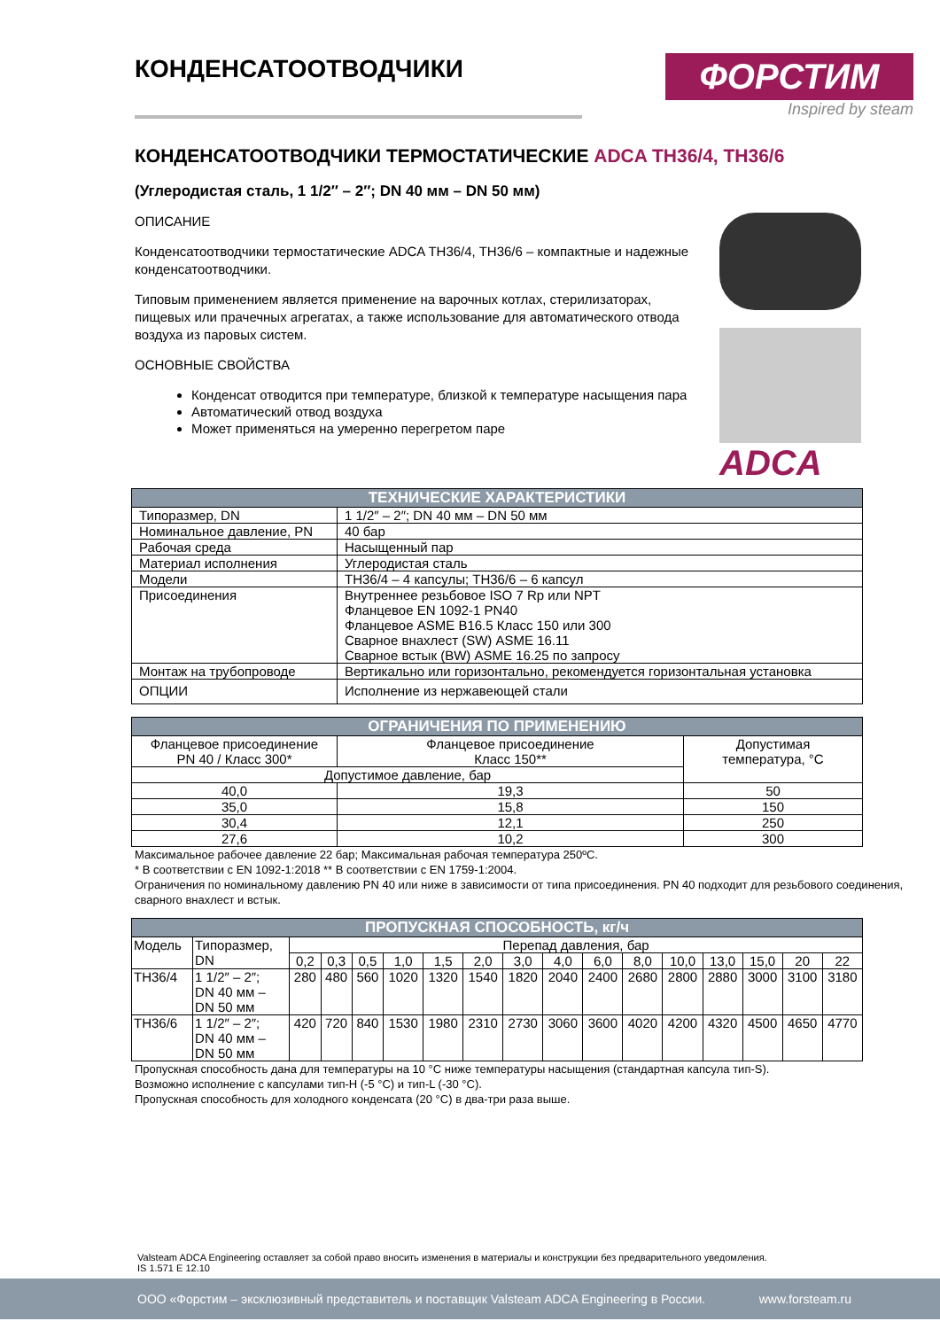КОНДЕНСАТООТВОДЧИКИ
ФОРСТИМ
Inspired by steam
КОНДЕНСАТООТВОДЧИКИ ТЕРМОСТАТИЧЕСКИЕ ADCA TH36/4, TH36/6
(Углеродистая сталь, 1 1/2″ – 2″; DN 40 мм – DN 50 мм)
ОПИСАНИЕ
Конденсатоотводчики термостатические ADCA TH36/4, TH36/6 – компактные и надежные конденсатоотводчики.
Типовым применением является применение на варочных котлах, стерилизаторах, пищевых или прачечных агрегатах, а также использование для автоматического отвода воздуха из паровых систем.
ОСНОВНЫЕ СВОЙСТВА
Конденсат отводится при температуре, близкой к температуре насыщения пара
Автоматический отвод воздуха
Может применяться на умеренно перегретом паре
ADCA
| ТЕХНИЧЕСКИЕ ХАРАКТЕРИСТИКИ | |
| --- | --- |
| Типоразмер, DN | 1 1/2″ – 2″; DN 40 мм – DN 50 мм |
| Номинальное давление, PN | 40 бар |
| Рабочая среда | Насыщенный пар |
| Материал исполнения | Углеродистая сталь |
| Модели | TH36/4 – 4 капсулы; TH36/6 – 6 капсул |
| Присоединения | Внутреннее резьбовое ISO 7 Rp или NPT Фланцевое EN 1092-1 PN40 Фланцевое ASME B16.5 Класс 150 или 300 Сварное внахлест (SW) ASME 16.11 Сварное встык (BW) ASME 16.25 по запросу |
| Монтаж на трубопроводе | Вертикально или горизонтально, рекомендуется горизонтальная установка |
| ОПЦИИ | Исполнение из нержавеющей стали |
| ОГРАНИЧЕНИЯ ПО ПРИМЕНЕНИЮ | | |
| --- | --- | --- |
| Фланцевое присоединение PN 40 / Класс 300* | Фланцевое присоединение Класс 150** | Допустимая температура, °С |
| Допустимое давление, бар | | |
| 40,0 | 19,3 | 50 |
| 35,0 | 15,8 | 150 |
| 30,4 | 12,1 | 250 |
| 27,6 | 10,2 | 300 |
Максимальное рабочее давление 22 бар; Максимальная рабочая температура 250ºС.
* В соответствии с EN 1092-1:2018 ** В соответствии с EN 1759-1:2004.
Ограничения по номинальному давлению PN 40 или ниже в зависимости от типа присоединения. PN 40 подходит для резьбового соединения, сварного внахлест и встык.
| ПРОПУСКНАЯ СПОСОБНОСТЬ, кг/ч | | | | | | | | | | | | | | | | |
| --- | --- | --- | --- | --- | --- | --- | --- | --- | --- | --- | --- | --- | --- | --- | --- | --- |
| Модель | Типоразмер, DN | Перепад давления, бар | | | | | | | | | | | | | | |
| | | 0,2 | 0,3 | 0,5 | 1,0 | 1,5 | 2,0 | 3,0 | 4,0 | 6,0 | 8,0 | 10,0 | 13,0 | 15,0 | 20 | 22 |
| TH36/4 | 1 1/2″ – 2″; DN 40 мм – DN 50 мм | 280 | 480 | 560 | 1020 | 1320 | 1540 | 1820 | 2040 | 2400 | 2680 | 2800 | 2880 | 3000 | 3100 | 3180 |
| TH36/6 | 1 1/2″ – 2″; DN 40 мм – DN 50 мм | 420 | 720 | 840 | 1530 | 1980 | 2310 | 2730 | 3060 | 3600 | 4020 | 4200 | 4320 | 4500 | 4650 | 4770 |
Пропускная способность дана для температуры на 10 °С ниже температуры насыщения (стандартная капсула тип-S).
Возможно исполнение с капсулами тип-H (-5 °С) и тип-L (-30 °С).
Пропускная способность для холодного конденсата (20 °С) в два-три раза выше.
Valsteam ADCA Engineering оставляет за собой право вносить изменения в материалы и конструкции без предварительного уведомления.
IS 1.571 E 12.10
ООО «Форстим – эксклюзивный представитель и поставщик Valsteam ADCA Engineering в России. www.forsteam.ru